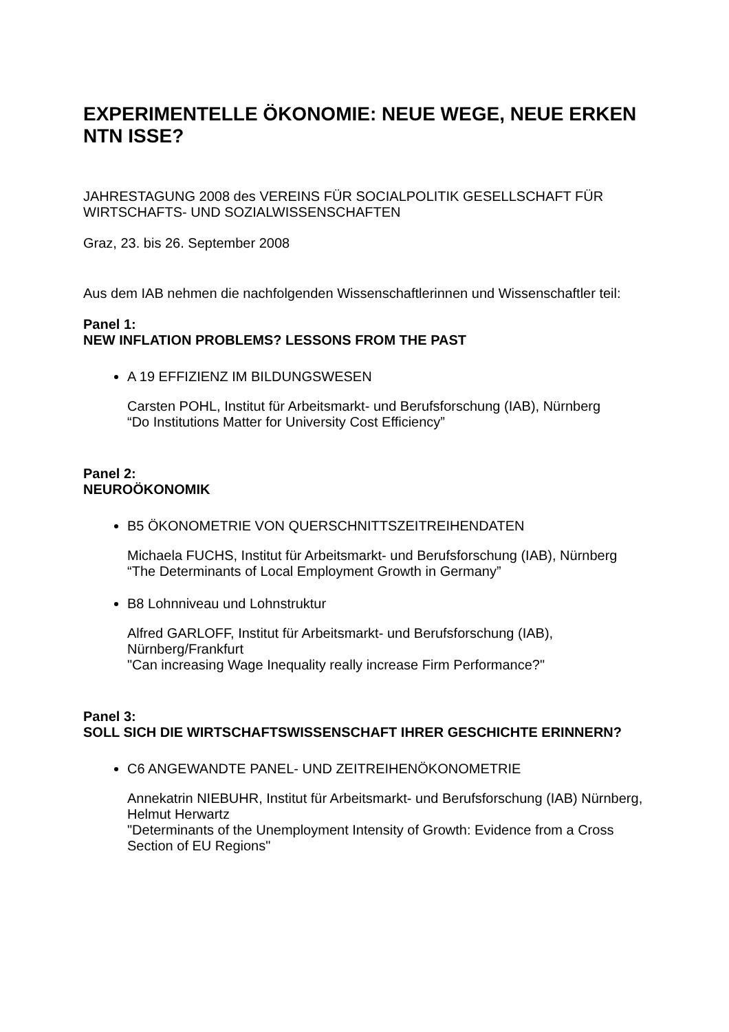EXPERIMENTELLE ÖKONOMIE: NEUE WEGE, NEUE ERKEN NTN ISSE?
JAHRESTAGUNG 2008 des VEREINS FÜR SOCIALPOLITIK GESELLSCHAFT FÜR WIRTSCHAFTS- UND SOZIALWISSENSCHAFTEN
Graz, 23. bis 26. September 2008
Aus dem IAB nehmen die nachfolgenden Wissenschaftlerinnen und Wissenschaftler teil:
Panel 1:
NEW INFLATION PROBLEMS? LESSONS FROM THE PAST
A 19 EFFIZIENZ IM BILDUNGSWESEN
Carsten POHL, Institut für Arbeitsmarkt- und Berufsforschung (IAB), Nürnberg
“Do Institutions Matter for University Cost Efficiency”
Panel 2:
NEUROÖKONOMIK
B5 ÖKONOMETRIE VON QUERSCHNITTSZEITREIHENDATEN
Michaela FUCHS, Institut für Arbeitsmarkt- und Berufsforschung (IAB), Nürnberg
“The Determinants of Local Employment Growth in Germany”
B8 Lohnniveau und Lohnstruktur
Alfred GARLOFF, Institut für Arbeitsmarkt- und Berufsforschung (IAB), Nürnberg/Frankfurt
"Can increasing Wage Inequality really increase Firm Performance?"
Panel 3:
SOLL SICH DIE WIRTSCHAFTSWISSENSCHAFT IHRER GESCHICHTE ERINNERN?
C6 ANGEWANDTE PANEL- UND ZEITREIHENÖKONOMETRIE
Annekatrin NIEBUHR, Institut für Arbeitsmarkt- und Berufsforschung (IAB) Nürnberg, Helmut Herwartz
"Determinants of the Unemployment Intensity of Growth: Evidence from a Cross Section of EU Regions"